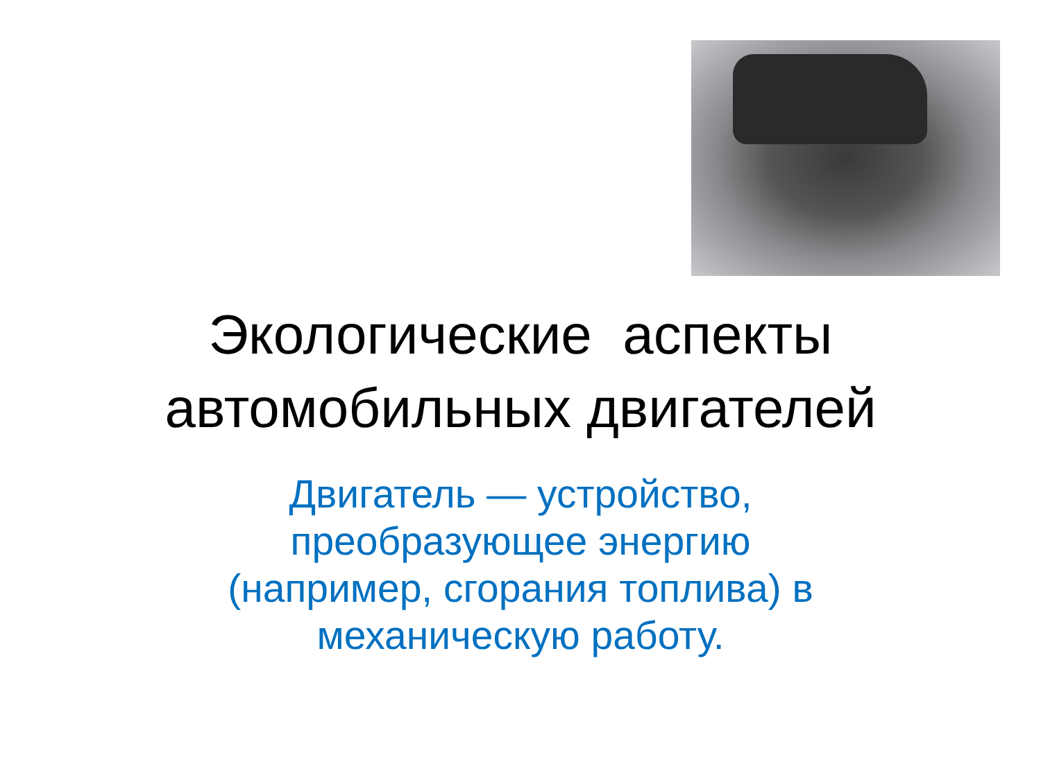Экологические аспекты
автомобильных двигателей
Двигатель — устройство,
преобразующее энергию
(например, сгорания топлива) в
механическую работу.